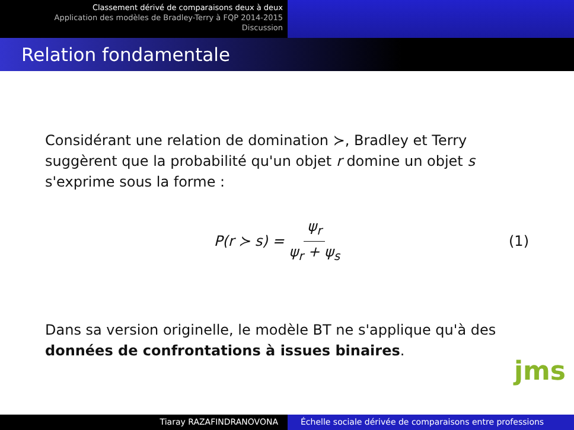Classement dérivé de comparaisons deux à deux
Application des modèles de Bradley-Terry à FQP 2014-2015
Discussion
Relation fondamentale
Considérant une relation de domination ≻, Bradley et Terry suggèrent que la probabilité qu'un objet r domine un objet s s'exprime sous la forme :
P(r ≻ s) = ψ<sub>r</sub> ψ<sub>r</sub> + ψ<sub>s</sub> (1)
Dans sa version originelle, le modèle BT ne s'applique qu'à des données de confrontations à issues binaires.
jms
Tiaray RAZAFINDRANOVONA Échelle sociale dérivée de comparaisons entre professions